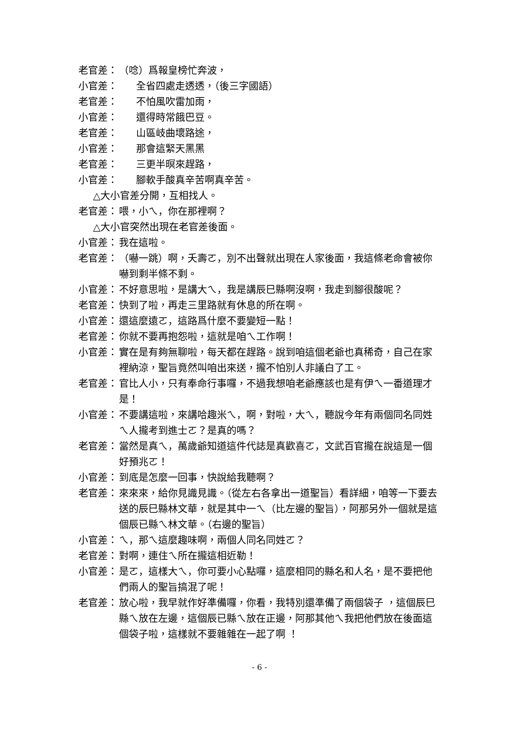老官差： （唸）爲報皇榜忙奔波，
小官差： 全省四處走透透，（後三字國語）
老官差： 不怕風吹雷加雨，
小官差： 還得時常餓巴豆。
老官差： 山區岐曲壞路途，
小官差： 那會這緊天黑黑
老官差： 三更半暝來趕路，
小官差： 腳軟手酸真辛苦啊真辛苦。
△大小官差分開，互相找人。
老官差： 喂，小ㄟ，你在那裡啊？
△大小官突然出現在老官差後面。
小官差： 我在這啦。
老官差： （嚇一跳）啊，夭壽ㄛ，別不出聲就出現在人家後面，我這條老命會被你嚇到剩半條不剩。
小官差： 不好意思啦，是講大ㄟ，我是講辰巳縣啊沒啊，我走到腳很酸呢？
老官差： 快到了啦，再走三里路就有休息的所在啊。
小官差： 還這麼遠ㄛ，這路爲什麼不要變短一點！
老官差： 你就不要再抱怨啦，這就是咱ㄟ工作啊！
小官差： 實在是有夠無聊啦，每天都在趕路。說到咱這個老爺也真稀奇，自己在家裡納涼，聖旨竟然叫咱出來送，攏不怕別人非議白了工。
老官差： 官比人小，只有奉命行事囉，不過我想咱老爺應該也是有伊ㄟ一番道理才是！
小官差： 不要講這啦，來講哈趣米ㄟ，啊，對啦，大ㄟ，聽說今年有兩個同名同姓ㄟ人攏考到進士ㄛ？是真的嗎？
老官差： 當然是真ㄟ，萬歲爺知道這件代誌是真歡喜ㄛ，文武百官攏在說這是一個好預兆ㄛ！
小官差： 到底是怎麼一回事，快說給我聽啊？
老官差： 來來來，給你見識見識。（從左右各拿出一道聖旨）看詳細，咱等一下要去送的辰巳縣林文華，就是其中一ㄟ（比左邊的聖旨），阿那另外一個就是這個辰已縣ㄟ林文華。（右邊的聖旨）
小官差： ㄟ，那ㄟ這麼趣味啊，兩個人同名同姓ㄛ？
老官差： 對啊，連住ㄟ所在攏這相近勒！
小官差： 是ㄛ，這樣大ㄟ，你可要小心點囉，這麼相同的縣名和人名，是不要把他們兩人的聖旨搞混了呢！
老官差： 放心啦，我早就作好準備囉，你看，我特別還準備了兩個袋子 ，這個辰巳縣ㄟ放在左邊，這個辰已縣ㄟ放在正邊，阿那其他ㄟ我把他們放在後面這個袋子啦，這樣就不要雜雜在一起了啊 ！
- 6 -